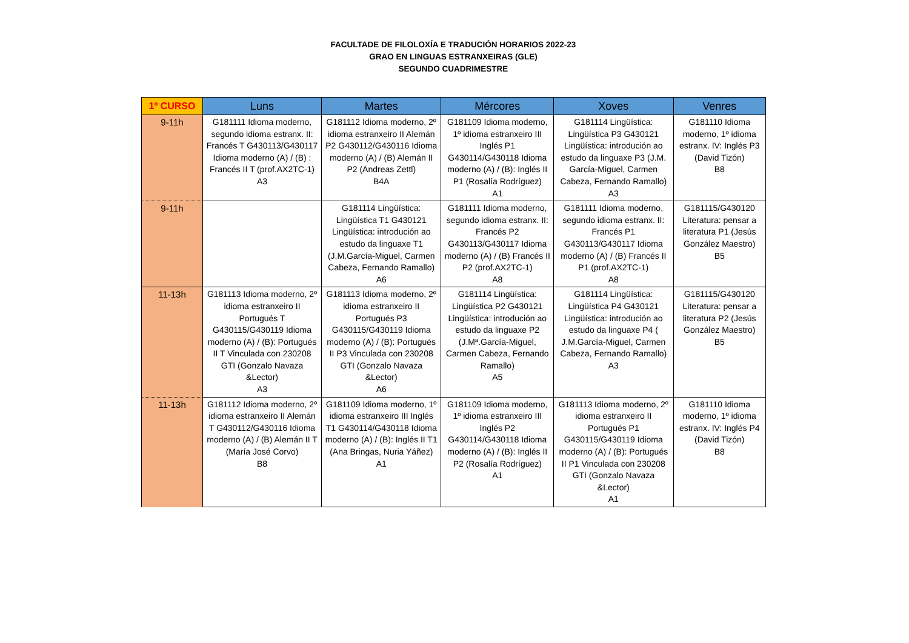FACULTADE DE FILOLOXÍA E TRADUCIÓN HORARIOS 2022-23
GRAO EN LINGUAS ESTRANXEIRAS (GLE)
SEGUNDO CUADRIMESTRE
| 1º CURSO | Luns | Martes | Mércores | Xoves | Venres |
| --- | --- | --- | --- | --- | --- |
| 9-11h | G181111 Idioma moderno, segundo idioma estranx. II: Francés T G430113/G430117 Idioma moderno (A) / (B) : Francés II T (prof.AX2TC-1) A3 | G181112 Idioma moderno, 2º idioma estranxeiro II Alemán P2 G430112/G430116 Idioma moderno (A) / (B) Alemán II P2 (Andreas Zettl) B4A | G181109 Idioma moderno, 1º idioma estranxeiro III Inglés P1 G430114/G430118 Idioma moderno (A) / (B): Inglés II P1 (Rosalía Rodríguez) A1 | G181114 Lingüística: Lingüística P3 G430121 Lingüística: introdución ao estudo da linguaxe P3 (J.M. García-Miguel, Carmen Cabeza, Fernando Ramallo) A3 | G181110 Idioma moderno, 1º idioma estranx. IV: Inglés P3 (David Tizón) B8 |
| 9-11h | | G181114 Lingüística: Lingüística T1 G430121 Lingüística: introdución ao estudo da linguaxe T1 (J.M.García-Miguel, Carmen Cabeza, Fernando Ramallo) A6 | G181111 Idioma moderno, segundo idioma estranx. II: Francés P2 G430113/G430117 Idioma moderno (A) / (B) Francés II P2 (prof.AX2TC-1) A8 | G181111 Idioma moderno, segundo idioma estranx. II: Francés P1 G430113/G430117 Idioma moderno (A) / (B) Francés II P1 (prof.AX2TC-1) A8 | G181115/G430120 Literatura: pensar a literatura P1 (Jesús González Maestro) B5 |
| 11-13h | G181113 Idioma moderno, 2º idioma estranxeiro II Portugués T G430115/G430119 Idioma moderno (A) / (B): Portugués II T Vinculada con 230208 GTI (Gonzalo Navaza &Lector) A3 | G181113 Idioma moderno, 2º idioma estranxeiro II Portugués P3 G430115/G430119 Idioma moderno (A) / (B): Portugués II P3 Vinculada con 230208 GTI (Gonzalo Navaza &Lector) A6 | G181114 Lingüística: Lingüística P2 G430121 Lingüística: introdución ao estudo da linguaxe P2 (J.Mª.García-Miguel, Carmen Cabeza, Fernando Ramallo) A5 | G181114 Lingüística: Lingüística P4 G430121 Lingüística: introdución ao estudo da linguaxe P4 ( J.M.García-Miguel, Carmen Cabeza, Fernando Ramallo) A3 | G181115/G430120 Literatura: pensar a literatura P2 (Jesús González Maestro) B5 |
| 11-13h | G181112 Idioma moderno, 2º idioma estranxeiro II Alemán T G430112/G430116 Idioma moderno (A) / (B) Alemán II T (María José Corvo) B8 | G181109 Idioma moderno, 1º idioma estranxeiro III Inglés T1 G430114/G430118 Idioma moderno (A) / (B): Inglés II T1 (Ana Bringas, Nuria Yáñez) A1 | G181109 Idioma moderno, 1º idioma estranxeiro III Inglés P2 G430114/G430118 Idioma moderno (A) / (B): Inglés II P2 (Rosalía Rodríguez) A1 | G181113 Idioma moderno, 2º idioma estranxeiro II Portugués P1 G430115/G430119 Idioma moderno (A) / (B): Portugués II P1 Vinculada con 230208 GTI (Gonzalo Navaza &Lector) A1 | G181110 Idioma moderno, 1º idioma estranx. IV: Inglés P4 (David Tizón) B8 |